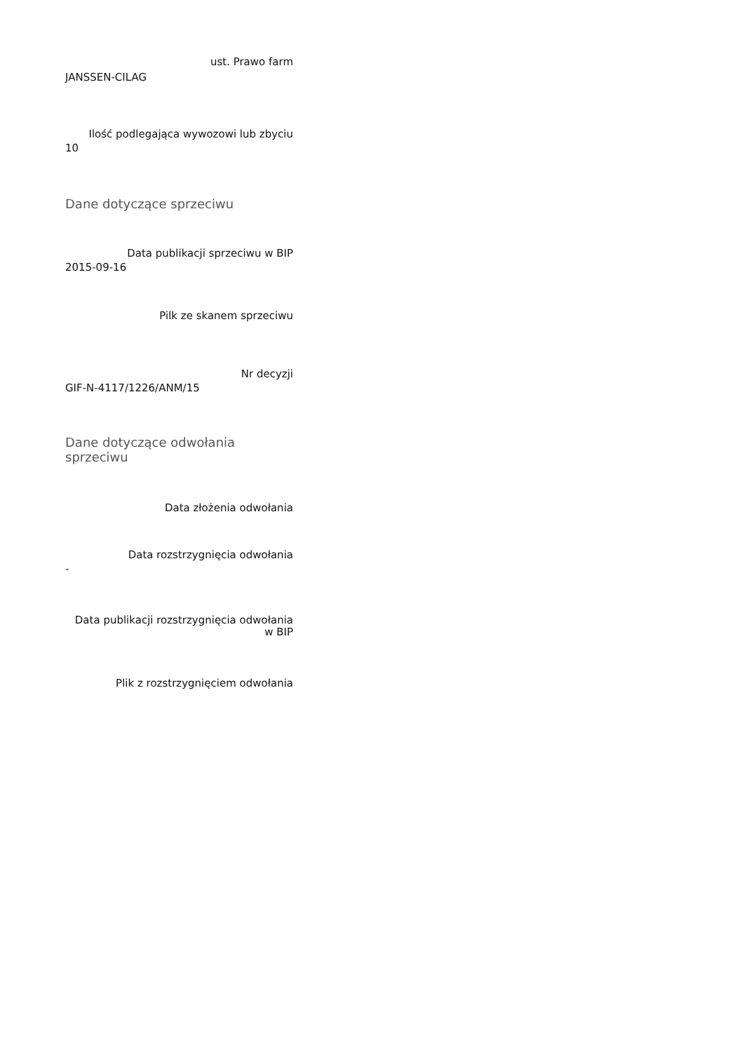ust. Prawo farm
JANSSEN-CILAG
Ilość podlegająca wywozowi lub zbyciu
10
Dane dotyczące sprzeciwu
Data publikacji sprzeciwu w BIP
2015-09-16
Pilk ze skanem sprzeciwu
Nr decyzji
GIF-N-4117/1226/ANM/15
Dane dotyczące odwołania sprzeciwu
Data złożenia odwołania
Data rozstrzygnięcia odwołania
-
Data publikacji rozstrzygnięcia odwołania w BIP
Plik z rozstrzygnięciem odwołania